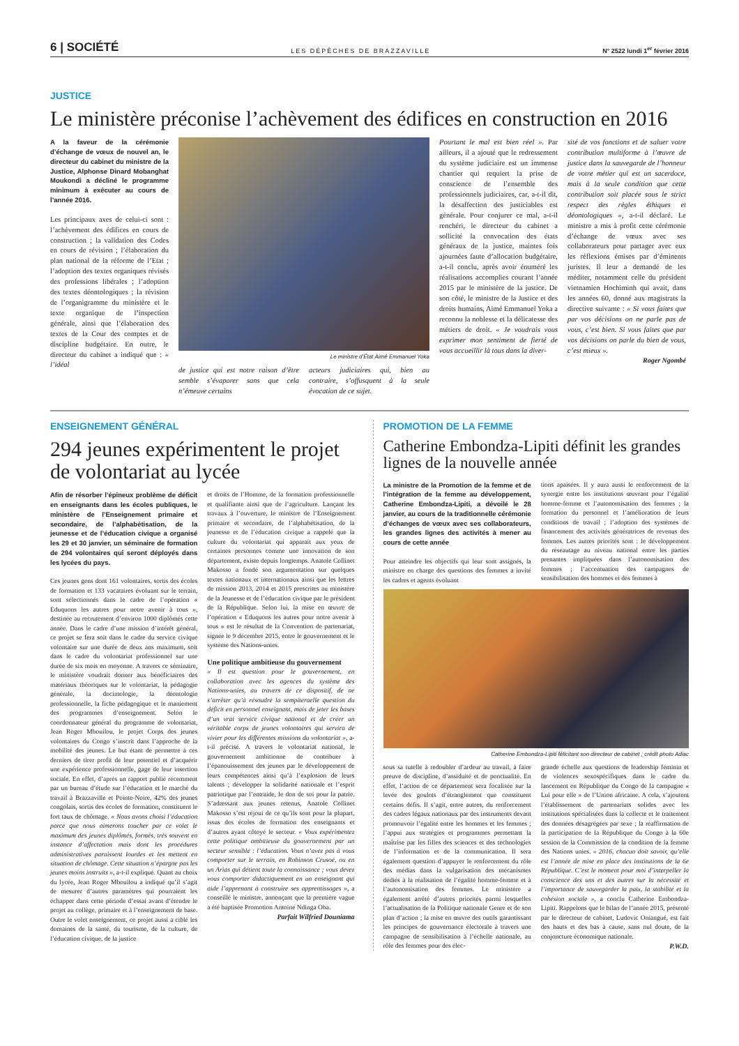6 | SOCIÉTÉ LES DÉPÊCHES DE BRAZZAVILLE N° 2522 lundi 1<sup>er</sup> février 2016
JUSTICE
Le ministère préconise l’achèvement des édifices en construction en 2016
A la faveur de la cérémonie d’échange de vœux de nouvel an, le directeur du cabinet du ministre de la Justice, Alphonse Dinard Mobanghat Moukondi a décliné le programme minimum à exécuter au cours de l’année 2016.
Les principaux axes de celui-ci sont : l’achèvement des édifices en cours de construction ; la validation des Codes en cours de révision ; l’élaboration du plan national de la réforme de l’Etat ; l’adoption des textes organiques révisés des professions libérales ; l’adoption des textes déontologiques ; la révision de l’organigramme du ministère et le texte organique de l’inspection générale, ainsi que l’élaboration des textes de la Cour des comptes et de discipline budgétaire. En outre, le directeur du cabinet a indiqué que : « l’idéal
Le ministre d’État Aimé Emmanuel Yoka
de justice qui est notre raison d’être semble s’évaporer sans que cela n’émeuve certains
acteurs judiciaires qui, bien au contraire, s’offusquent à la seule évocation de ce sujet.
Pourtant le mal est bien réel ». Par ailleurs, il a ajouté que le redressement du système judiciaire est un immense chantier qui requiert la prise de conscience de l’ensemble des professionnels judiciaires, car, a-t-il dit, la désaffection des justiciables est générale. Pour conjurer ce mal, a-t-il renchéri, le directeur du cabinet a sollicité la convocation des états généraux de la justice, maintes fois ajournées faute d’allocation budgétaire, a-t-il conclu, après avoir énuméré les réalisations accomplies courant l’année 2015 par le ministère de la justice. De son côté, le ministre de la Justice et des droits humains, Aimé Emmanuel Yoka a reconnu la noblesse et la délicatesse des métiers de droit. « Je voudrais vous exprimer mon sentiment de fierté de vous accueillir là tous dans la diver-
sité de vos fonctions et de saluer votre contribution multiforme à l’œuvre de justice dans la sauvegarde de l’honneur de votre métier qui est un sacerdoce, mais à la seule condition que cette contribution soit placée sous le strict respect des règles éthiques et déontologiques », a-t-il déclaré. Le ministre a mis à profit cette cérémonie d’échange de vœux avec ses collaborateurs pour partager avec eux les réflexions émises par d’éminents juristes. Il leur a demandé de les méditer, notamment celle du président vietnamien Hochiminh qui avait, dans les années 60, donné aux magistrats la directive suivante : « Si vous faites que par vos décisions on ne parle pas de vous, c’est bien. Si vous faites que par vos décisions on parle du bien de vous, c’est mieux ».
Roger Ngombé
ENSEIGNEMENT GÉNÉRAL
294 jeunes expérimentent le projet de volontariat au lycée
Afin de résorber l’épineux problème de déficit en enseignants dans les écoles publiques, le ministère de l’Enseignement primaire et secondaire, de l’alphabétisation, de la jeunesse et de l’éducation civique a organisé les 29 et 30 janvier, un séminaire de formation de 294 volontaires qui seront déployés dans les lycées du pays.
Ces jeunes gens dont 161 volontaires, sortis des écoles de formation et 133 vacataires évoluant sur le terrain, sont sélectionnés dans le cadre de l’opération « Eduquons les autres pour notre avenir à tous », destinée au recrutement d’environ 1000 diplômés cette année. Dans le cadre d’une mission d’intérêt général, ce projet se fera soit dans le cadre du service civique volontaire sur une durée de deux ans maximum, soit dans le cadre du volontariat professionnel sur une durée de six mois en moyenne. A travers ce séminaire, le ministère voudrait donner aux bénéficiaires des matériaux théoriques sur le volontariat, la pédagogie générale, la docimologie, la déontologie professionnelle, la fiche pédagogique et le maniement des programmes d’enseignement. Selon le coordonnateur général du programme de volontariat, Jean Roger Mbouilou, le projet Corps des jeunes volontaires du Congo s’inscrit dans l’approche de la mobilité des jeunes. Le but étant de permettre à ces derniers de tirer profit de leur potentiel et d’acquérir une expérience professionnelle, gage de leur insertion sociale. En effet, d’après un rapport publié récemment par un bureau d’étude sur l’éducation et le marché du travail à Brazzaville et Pointe-Noire, 42% des jeunes congolais, sortis des écoles de formation, constituent le fort taux de chômage. « Nous avons choisi l’éducation parce que nous aimerons toucher par ce volet le maximum des jeunes diplômés, formés, très souvent en instance d’affectation mais dont les procédures administratives paraissent lourdes et les mettent en situation de chômage. Cette situation n’épargne pas les jeunes moins instruits », a-t-il expliqué. Quant au choix du lycée, Jean Roger Mbouilou a indiqué qu’il s’agit de mesurer d’autres paramètres qui pourraient les échapper dans cette période d’essai avant d’étendre le projet au collège, primaire et à l’enseignement de base. Outre le volet enseignement, ce projet aussi a ciblé les domaines de la santé, du tourisme, de la culture, de l’éducation civique, de la justice
et droits de l’Homme, de la formation professionnelle et qualifiante ainsi que de l’agriculture. Lançant les travaux à l’ouverture, le ministre de l’Enseignement primaire et secondaire, de l’alphabétisation, de la jeunesse et de l’éducation civique a rappelé que la culture du volontariat qui apparait aux yeux de certaines personnes comme une innovation de son département, existe depuis longtemps. Anatole Collinet Makosso a fondé son argumentation sur quelques textes nationaux et internationaux ainsi que les lettres de mission 2013, 2014 et 2015 prescrites au ministère de la Jeunesse et de l’éducation civique par le président de la République. Selon lui, la mise en œuvre de l’opération « Eduquons les autres pour notre avenir à tous » est le résultat de la Convention de partenariat, signée le 9 décembre 2015, entre le gouvernement et le système des Nations-unies.
Une politique ambitieuse du gouvernement
« Il est question pour le gouvernement, en collaboration avec les agences du système des Nations-unies, au travers de ce dispositif, de ne s’arrêter qu’à résoudre la sempiternelle question du déficit en personnel enseignant, mais de jeter les bases d’un vrai service civique national et de créer un véritable corps de jeunes volontaires qui servira de vivier pour les différentes missions du volontariat », a-t-il précisé. A travers le volontariat national, le gouvernement ambitionne de contribuer à l’épanouissement des jeunes par le développement de leurs compétences ainsi qu’à l’explosion de leurs talents ; développer la solidarité nationale et l’esprit patriotique par l’entraide, le don de soi pour la patrie. S’adressant aux jeunes retenus, Anatole Collinet Makosso s’est réjoui de ce qu’ils sont pour la plupart, issus des écoles de formation des enseignants et d’autres ayant côtoyé le secteur. « Vous expérimentez cette politique ambitieuse du gouvernement par un secteur sensible : l’éducation. Vous n’avez pas à vous comporter sur le terrain, en Robinson Crusoé, ou en un Arias qui détient toute la connaissance ; vous devez vous comporter didactiquement en un enseignant qui aide l’apprenant à construire ses apprentissages », a conseillé le ministre, annonçant que la première vague a été baptisée Promotion Antoine Ndinga Oba.
Parfait Wilfried Douniama
PROMOTION DE LA FEMME
Catherine Embondza-Lipiti définit les grandes lignes de la nouvelle année
La ministre de la Promotion de la femme et de l’intégration de la femme au développement, Catherine Embondza-Lipiti, a dévoilé le 28 janvier, au cours de la traditionnelle cérémonie d’échanges de vœux avec ses collaborateurs, les grandes lignes des activités à mener au cours de cette année
Pour atteindre les objectifs qui leur sont assignés, la ministre en charge des questions des femmes a invité les cadres et agents évoluant
tions apaisées. Il y aura aussi le renforcement de la synergie entre les institutions œuvrant pour l’égalité homme-femme et l’autonomisation des femmes ; la formation du personnel et l’amélioration de leurs conditions de travail ; l’adoption des systèmes de financement des activités génératrices de revenus des femmes. Les autres priorités sont : le développement du réseautage au niveau national entre les parties prenantes impliquées dans l’autonomisation des femmes ; l’accentuation des campagnes de sensibilisation des hommes et des femmes à
Catherine Embondza-Lipiti félicitant son directeur de cabinet ; crédit photo Adiac
sous sa tutelle à redoubler d’ardeur au travail, à faire preuve de discipline, d’assiduité et de ponctualité. En effet, l’action de ce département sera focalisée sur la levée des goulots d’étranglement que constituent certains défis. Il s’agit, entre autres, du renforcement des cadres légaux nationaux par des instruments devant promouvoir l’égalité entre les hommes et les femmes ; l’appui aux stratégies et programmes permettant la maîtrise par les filles des sciences et des technologies de l’information et de la communication. Il sera également question d’appuyer le renforcement du rôle des médias dans la vulgarisation des mécanismes dédiés à la réalisation de l’égalité homme-femme et à l’autonomisation des femmes. Le ministère a également arrêté d’autres priorités parmi lesquelles l’actualisation de la Politique nationale Genre et de son plan d’action ; la mise en œuvre des outils garantissant les principes de gouvernance électorale à travers une campagne de sensibilisation à l’échelle nationale, au rôle des femmes pour des élec-
grande échelle aux questions de leadership féminin et de violences sexospécifiques dans le cadre du lancement en République du Congo de la campagne « Lui pour elle » de l’Union africaine. A cela, s’ajoutent l’établissement de partenariats solides avec les institutions spécialisées dans la collecte et le traitement des données désagrégées par sexe ; la réaffirmation de la participation de la République du Congo à la 60e session de la Commission de la condition de la femme des Nations unies. « 2016, chacun doit savoir, qu’elle est l’année de mise en place des institutions de la 6e République. C’est le moment pour moi d’interpeller la conscience des uns et des autres sur la nécessité et l’importance de sauvegarder la paix, la stabilité et la cohésion sociale », a conclu Catherine Embondza-Lipiti. Rappelons que le bilan de l’année 2015, présenté par le directeur de cabinet, Ludovic Oniangué, est fait des hauts et des bas à cause, sans nul doute, de la conjoncture économique nationale.
P.W.D.